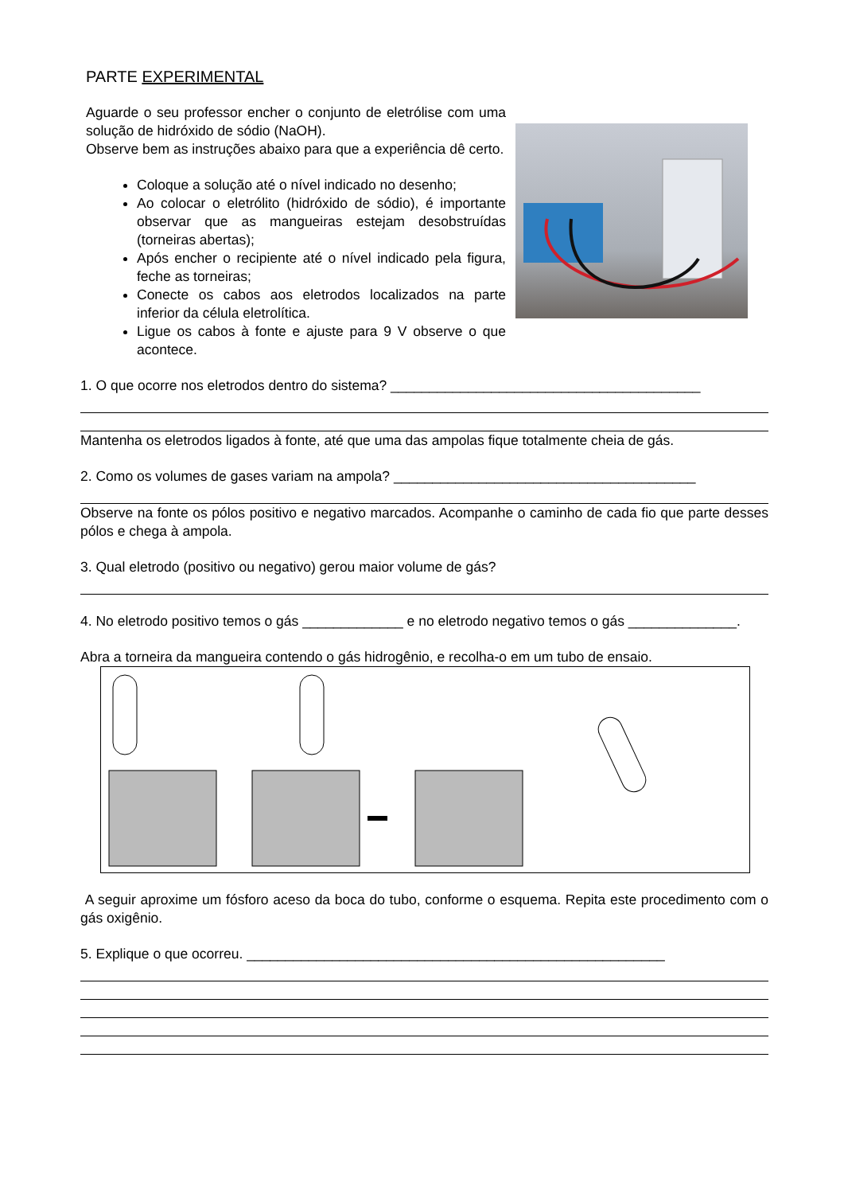PARTE EXPERIMENTAL
Aguarde o seu professor encher o conjunto de eletrólise com uma solução de hidróxido de sódio (NaOH).
Observe bem as instruções abaixo para que a experiência dê certo.
Coloque a solução até o nível indicado no desenho;
Ao colocar o eletrólito (hidróxido de sódio), é importante observar que as mangueiras estejam desobstruídas (torneiras abertas);
Após encher o recipiente até o nível indicado pela figura, feche as torneiras;
Conecte os cabos aos eletrodos localizados na parte inferior da célula eletrolítica.
Ligue os cabos à fonte e ajuste para 9 V observe o que acontece.
1. O que ocorre nos eletrodos dentro do sistema? ________________________________________
Mantenha os eletrodos ligados à fonte, até que uma das ampolas fique totalmente cheia de gás.
2. Como os volumes de gases variam na ampola? _______________________________________
Observe na fonte os pólos positivo e negativo marcados. Acompanhe o caminho de cada fio que parte desses pólos e chega à ampola.
3. Qual eletrodo (positivo ou negativo) gerou maior volume de gás?
4. No eletrodo positivo temos o gás _____________ e no eletrodo negativo temos o gás ______________.
Abra a torneira da mangueira contendo o gás hidrogênio, e recolha-o em um tubo de ensaio.
A seguir aproxime um fósforo aceso da boca do tubo, conforme o esquema. Repita este procedimento com o gás oxigênio.
5. Explique o que ocorreu. ______________________________________________________